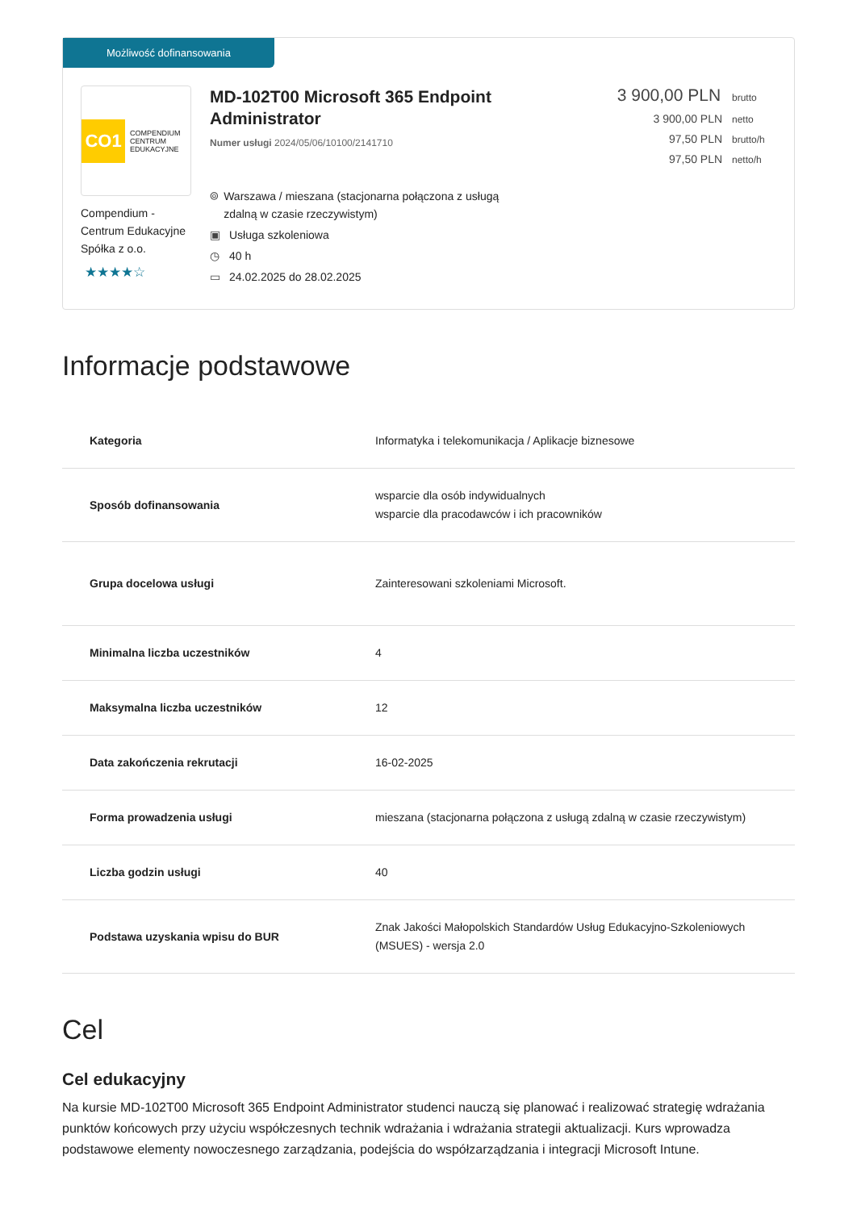Możliwość dofinansowania
CO1
COMPENDIUM
CENTRUM
EDUKACYJNE
Compendium - Centrum Edukacyjne Spółka z o.o.
★★★★☆
MD-102T00 Microsoft 365 Endpoint Administrator
Numer usługi 2024/05/06/10100/2141710
⌾ Warszawa / mieszana (stacjonarna połączona z usługą zdalną w czasie rzeczywistym)
▣ Usługa szkoleniowa
◷ 40 h
▭ 24.02.2025 do 28.02.2025
3 900,00 PLN brutto
3 900,00 PLN netto
97,50 PLN brutto/h
97,50 PLN netto/h
Informacje podstawowe
| Kategoria | Informatyka i telekomunikacja / Aplikacje biznesowe |
| Sposób dofinansowania | wsparcie dla osób indywidualnych wsparcie dla pracodawców i ich pracowników |
| Grupa docelowa usługi | Zainteresowani szkoleniami Microsoft. |
| Minimalna liczba uczestników | 4 |
| Maksymalna liczba uczestników | 12 |
| Data zakończenia rekrutacji | 16-02-2025 |
| Forma prowadzenia usługi | mieszana (stacjonarna połączona z usługą zdalną w czasie rzeczywistym) |
| Liczba godzin usługi | 40 |
| Podstawa uzyskania wpisu do BUR | Znak Jakości Małopolskich Standardów Usług Edukacyjno-Szkoleniowych (MSUES) - wersja 2.0 |
Cel
Cel edukacyjny
Na kursie MD-102T00 Microsoft 365 Endpoint Administrator studenci nauczą się planować i realizować strategię wdrażania punktów końcowych przy użyciu współczesnych technik wdrażania i wdrażania strategii aktualizacji. Kurs wprowadza podstawowe elementy nowoczesnego zarządzania, podejścia do współzarządzania i integracji Microsoft Intune.